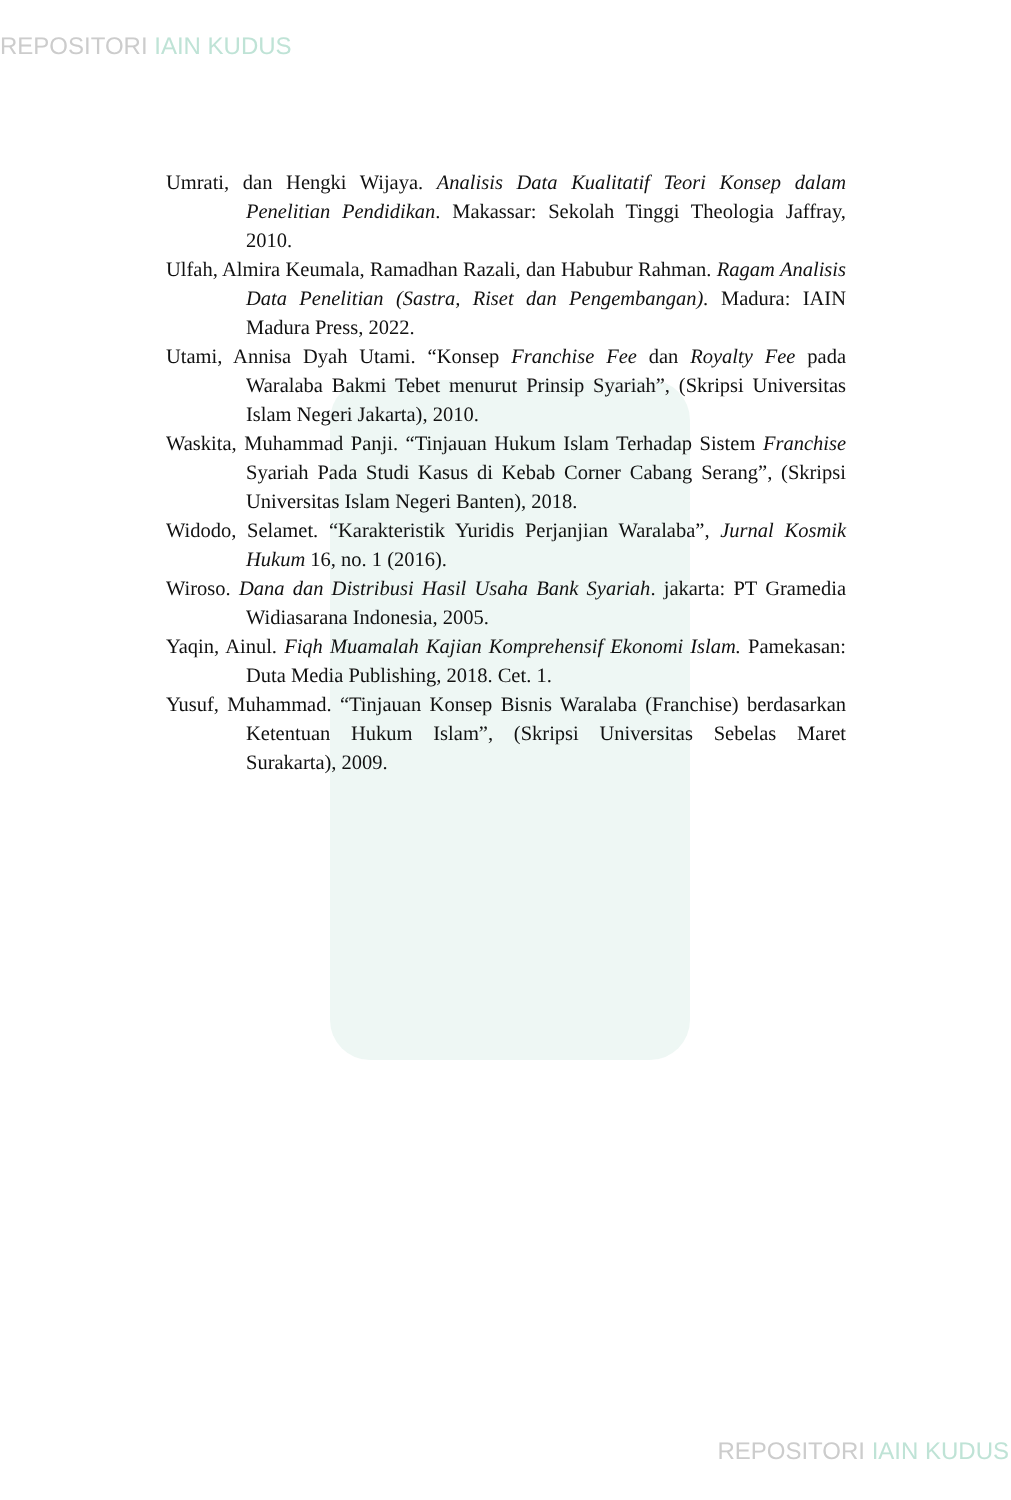REPOSITORI IAIN KUDUS
Umrati, dan Hengki Wijaya. Analisis Data Kualitatif Teori Konsep dalam Penelitian Pendidikan. Makassar: Sekolah Tinggi Theologia Jaffray, 2010.
Ulfah, Almira Keumala, Ramadhan Razali, dan Habubur Rahman. Ragam Analisis Data Penelitian (Sastra, Riset dan Pengembangan). Madura: IAIN Madura Press, 2022.
Utami, Annisa Dyah Utami. “Konsep Franchise Fee dan Royalty Fee pada Waralaba Bakmi Tebet menurut Prinsip Syariah”, (Skripsi Universitas Islam Negeri Jakarta), 2010.
Waskita, Muhammad Panji. “Tinjauan Hukum Islam Terhadap Sistem Franchise Syariah Pada Studi Kasus di Kebab Corner Cabang Serang”, (Skripsi Universitas Islam Negeri Banten), 2018.
Widodo, Selamet. “Karakteristik Yuridis Perjanjian Waralaba”, Jurnal Kosmik Hukum 16, no. 1 (2016).
Wiroso. Dana dan Distribusi Hasil Usaha Bank Syariah. jakarta: PT Gramedia Widiasarana Indonesia, 2005.
Yaqin, Ainul. Fiqh Muamalah Kajian Komprehensif Ekonomi Islam. Pamekasan: Duta Media Publishing, 2018. Cet. 1.
Yusuf, Muhammad. “Tinjauan Konsep Bisnis Waralaba (Franchise) berdasarkan Ketentuan Hukum Islam”, (Skripsi Universitas Sebelas Maret Surakarta), 2009.
REPOSITORI IAIN KUDUS